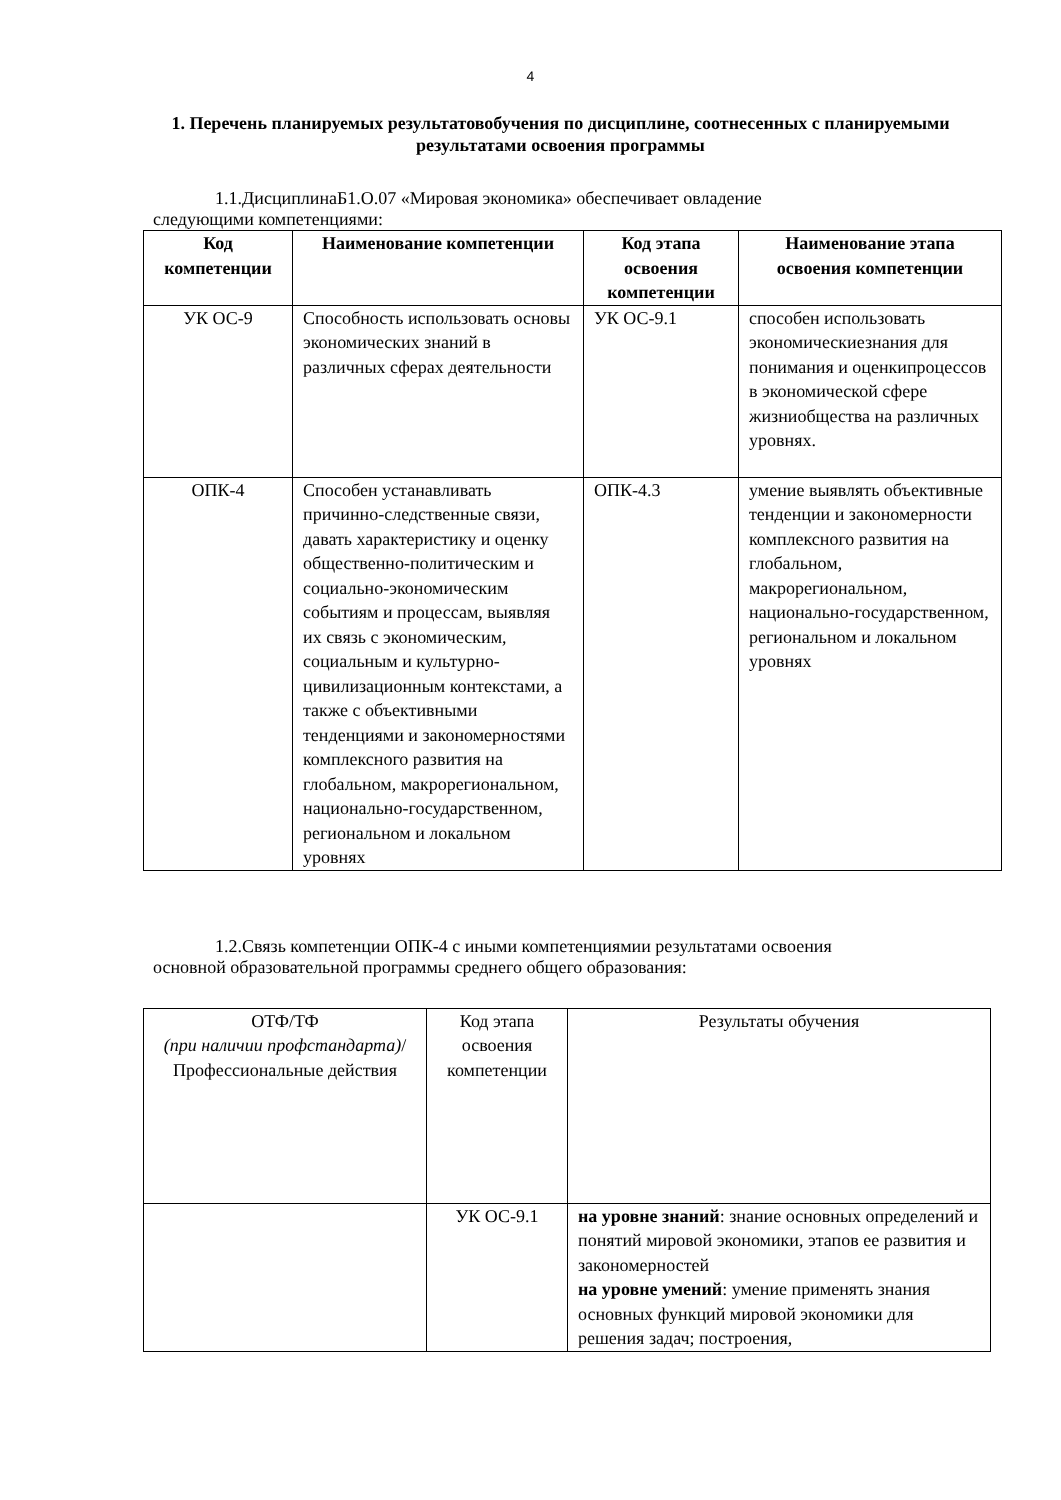4
1. Перечень планируемых результатовобучения по дисциплине, соотнесенных с планируемыми результатами освоения программы
1.1.ДисциплинаБ1.О.07 «Мировая экономика» обеспечивает овладение
следующими компетенциями:
| Код компетенции | Наименование компетенции | Код этапа освоения компетенции | Наименование этапа освоения компетенции |
| --- | --- | --- | --- |
| УК ОС-9 | Способность использовать основы экономических знаний в различных сферах деятельности | УК ОС-9.1 | способен использовать экономическиезнания для понимания и оценкипроцессов в экономической сфере жизниобщества на различных уровнях. |
| ОПК-4 | Способен устанавливать причинно-следственные связи, давать характеристику и оценку общественно-политическим и социально-экономическим событиям и процессам, выявляя их связь с экономическим, социальным и культурно-цивилизационным контекстами, а также с объективными тенденциями и закономерностями комплексного развития на глобальном, макрорегиональном, национально-государственном, региональном и локальном уровнях | ОПК-4.3 | умение выявлять объективные тенденции и закономерности комплексного развития на глобальном, макрорегиональном, национально-государственном, региональном и локальном уровнях |
1.2.Связь компетенции ОПК-4 с иными компетенциямии результатами освоения
основной образовательной программы среднего общего образования:
| ОТФ/ТФ (при наличии профстандарта) / Профессиональные действия | Код этапа освоения компетенции | Результаты обучения |
| | УК ОС-9.1 | на уровне знаний : знание основных определений и понятий мировой экономики, этапов ее развития и закономерностей на уровне умений : умение применять знания основных функций мировой экономики для решения задач; построения, |